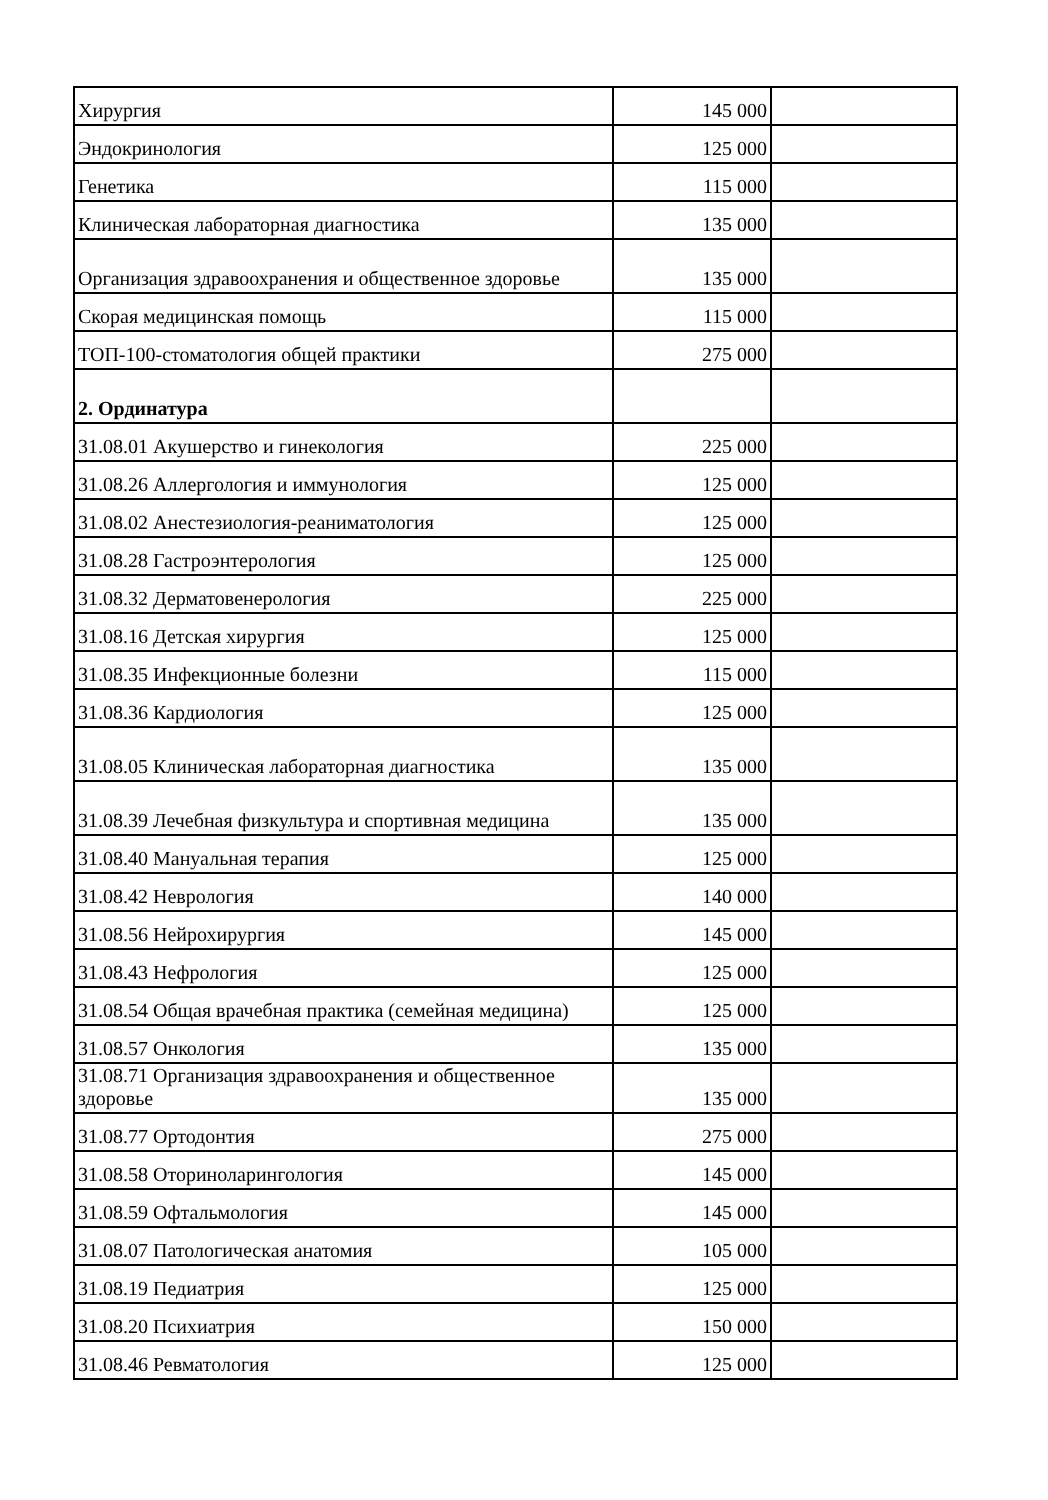| Хирургия | 145 000 | |
| Эндокринология | 125 000 | |
| Генетика | 115 000 | |
| Клиническая лабораторная диагностика | 135 000 | |
| Организация здравоохранения и общественное здоровье | 135 000 | |
| Скорая медицинская помощь | 115 000 | |
| ТОП-100-стоматология общей практики | 275 000 | |
| 2. Ординатура | | |
| 31.08.01 Акушерство и гинекология | 225 000 | |
| 31.08.26 Аллергология и иммунология | 125 000 | |
| 31.08.02 Анестезиология-реаниматология | 125 000 | |
| 31.08.28 Гастроэнтерология | 125 000 | |
| 31.08.32 Дерматовенерология | 225 000 | |
| 31.08.16 Детская хирургия | 125 000 | |
| 31.08.35 Инфекционные болезни | 115 000 | |
| 31.08.36 Кардиология | 125 000 | |
| 31.08.05 Клиническая лабораторная диагностика | 135 000 | |
| 31.08.39 Лечебная физкультура и спортивная медицина | 135 000 | |
| 31.08.40 Мануальная терапия | 125 000 | |
| 31.08.42 Неврология | 140 000 | |
| 31.08.56 Нейрохирургия | 145 000 | |
| 31.08.43 Нефрология | 125 000 | |
| 31.08.54 Общая врачебная практика (семейная медицина) | 125 000 | |
| 31.08.57 Онкология | 135 000 | |
| 31.08.71 Организация здравоохранения и общественное здоровье | 135 000 | |
| 31.08.77 Ортодонтия | 275 000 | |
| 31.08.58 Оториноларингология | 145 000 | |
| 31.08.59 Офтальмология | 145 000 | |
| 31.08.07 Патологическая анатомия | 105 000 | |
| 31.08.19 Педиатрия | 125 000 | |
| 31.08.20 Психиатрия | 150 000 | |
| 31.08.46 Ревматология | 125 000 | |